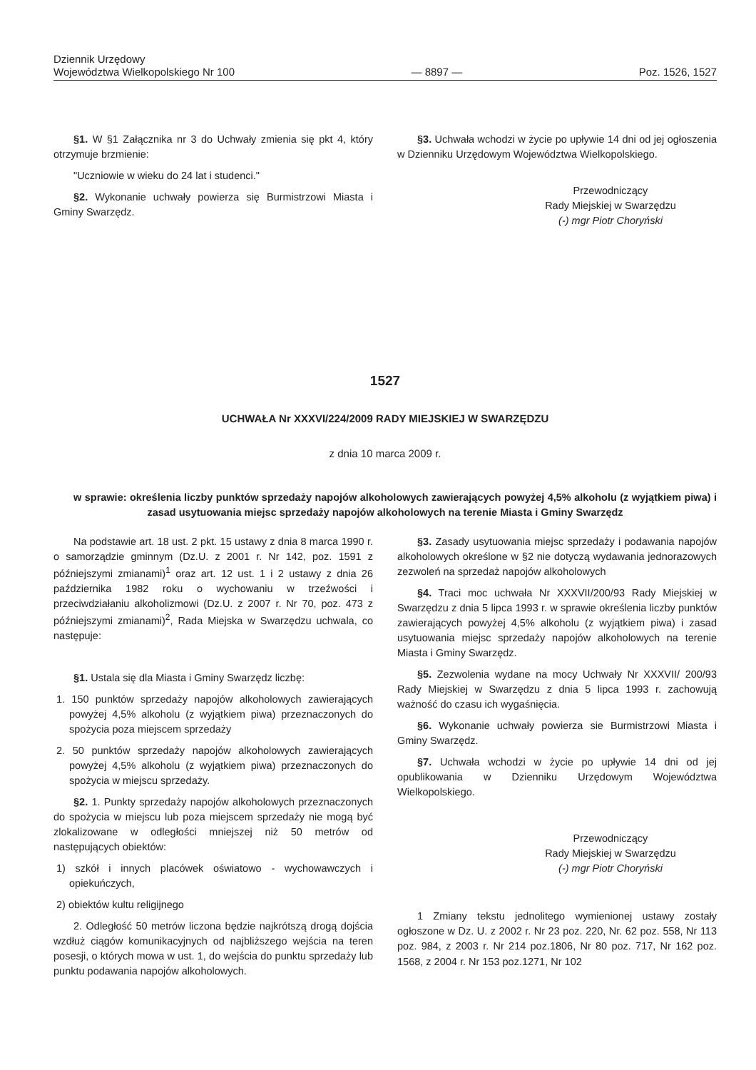Dziennik Urzędowy
Województwa Wielkopolskiego Nr 100
— 8897 —
Poz. 1526, 1527
§1. W §1 Załącznika nr 3 do Uchwały zmienia się pkt 4, który otrzymuje brzmienie:
"Uczniowie w wieku do 24 lat i studenci."
§2. Wykonanie uchwały powierza się Burmistrzowi Miasta i Gminy Swarzędz.
§3. Uchwała wchodzi w życie po upływie 14 dni od jej ogłoszenia w Dzienniku Urzędowym Województwa Wielkopolskiego.
Przewodniczący
Rady Miejskiej w Swarzędzu
(-) mgr Piotr Choryński
1527
UCHWAŁA Nr XXXVI/224/2009 RADY MIEJSKIEJ W SWARZĘDZU
z dnia 10 marca 2009 r.
w sprawie: określenia liczby punktów sprzedaży napojów alkoholowych zawierających powyżej 4,5% alkoholu (z wyjątkiem piwa) i zasad usytuowania miejsc sprzedaży napojów alkoholowych na terenie Miasta i Gminy Swarzędz
Na podstawie art. 18 ust. 2 pkt. 15 ustawy z dnia 8 marca 1990 r. o samorządzie gminnym (Dz.U. z 2001 r. Nr 142, poz. 1591 z późniejszymi zmianami)<sup>1</sup> oraz art. 12 ust. 1 i 2 ustawy z dnia 26 października 1982 roku o wychowaniu w trzeźwości i przeciwdziałaniu alkoholizmowi (Dz.U. z 2007 r. Nr 70, poz. 473 z późniejszymi zmianami)<sup>2</sup>, Rada Miejska w Swarzędzu uchwala, co następuje:
§1. Ustala się dla Miasta i Gminy Swarzędz liczbę:
1. 150 punktów sprzedaży napojów alkoholowych zawierających powyżej 4,5% alkoholu (z wyjątkiem piwa) przeznaczonych do spożycia poza miejscem sprzedaży
2. 50 punktów sprzedaży napojów alkoholowych zawierających powyżej 4,5% alkoholu (z wyjątkiem piwa) przeznaczonych do spożycia w miejscu sprzedaży.
§2. 1. Punkty sprzedaży napojów alkoholowych przeznaczonych do spożycia w miejscu lub poza miejscem sprzedaży nie mogą być zlokalizowane w odległości mniejszej niż 50 metrów od następujących obiektów:
1) szkół i innych placówek oświatowo - wychowawczych i opiekuńczych,
2) obiektów kultu religijnego
2. Odległość 50 metrów liczona będzie najkrótszą drogą dojścia wzdłuż ciągów komunikacyjnych od najbliższego wejścia na teren posesji, o których mowa w ust. 1, do wejścia do punktu sprzedaży lub punktu podawania napojów alkoholowych.
§3. Zasady usytuowania miejsc sprzedaży i podawania napojów alkoholowych określone w §2 nie dotyczą wydawania jednorazowych zezwoleń na sprzedaż napojów alkoholowych
§4. Traci moc uchwała Nr XXXVII/200/93 Rady Miejskiej w Swarzędzu z dnia 5 lipca 1993 r. w sprawie określenia liczby punktów zawierających powyżej 4,5% alkoholu (z wyjątkiem piwa) i zasad usytuowania miejsc sprzedaży napojów alkoholowych na terenie Miasta i Gminy Swarzędz.
§5. Zezwolenia wydane na mocy Uchwały Nr XXXVII/ 200/93 Rady Miejskiej w Swarzędzu z dnia 5 lipca 1993 r. zachowują ważność do czasu ich wygaśnięcia.
§6. Wykonanie uchwały powierza sie Burmistrzowi Miasta i Gminy Swarzędz.
§7. Uchwała wchodzi w życie po upływie 14 dni od jej opublikowania w Dzienniku Urzędowym Województwa Wielkopolskiego.
Przewodniczący
Rady Miejskiej w Swarzędzu
(-) mgr Piotr Choryński
1 Zmiany tekstu jednolitego wymienionej ustawy zostały ogłoszone w Dz. U. z 2002 r. Nr 23 poz. 220, Nr. 62 poz. 558, Nr 113 poz. 984, z 2003 r. Nr 214 poz.1806, Nr 80 poz. 717, Nr 162 poz. 1568, z 2004 r. Nr 153 poz.1271, Nr 102